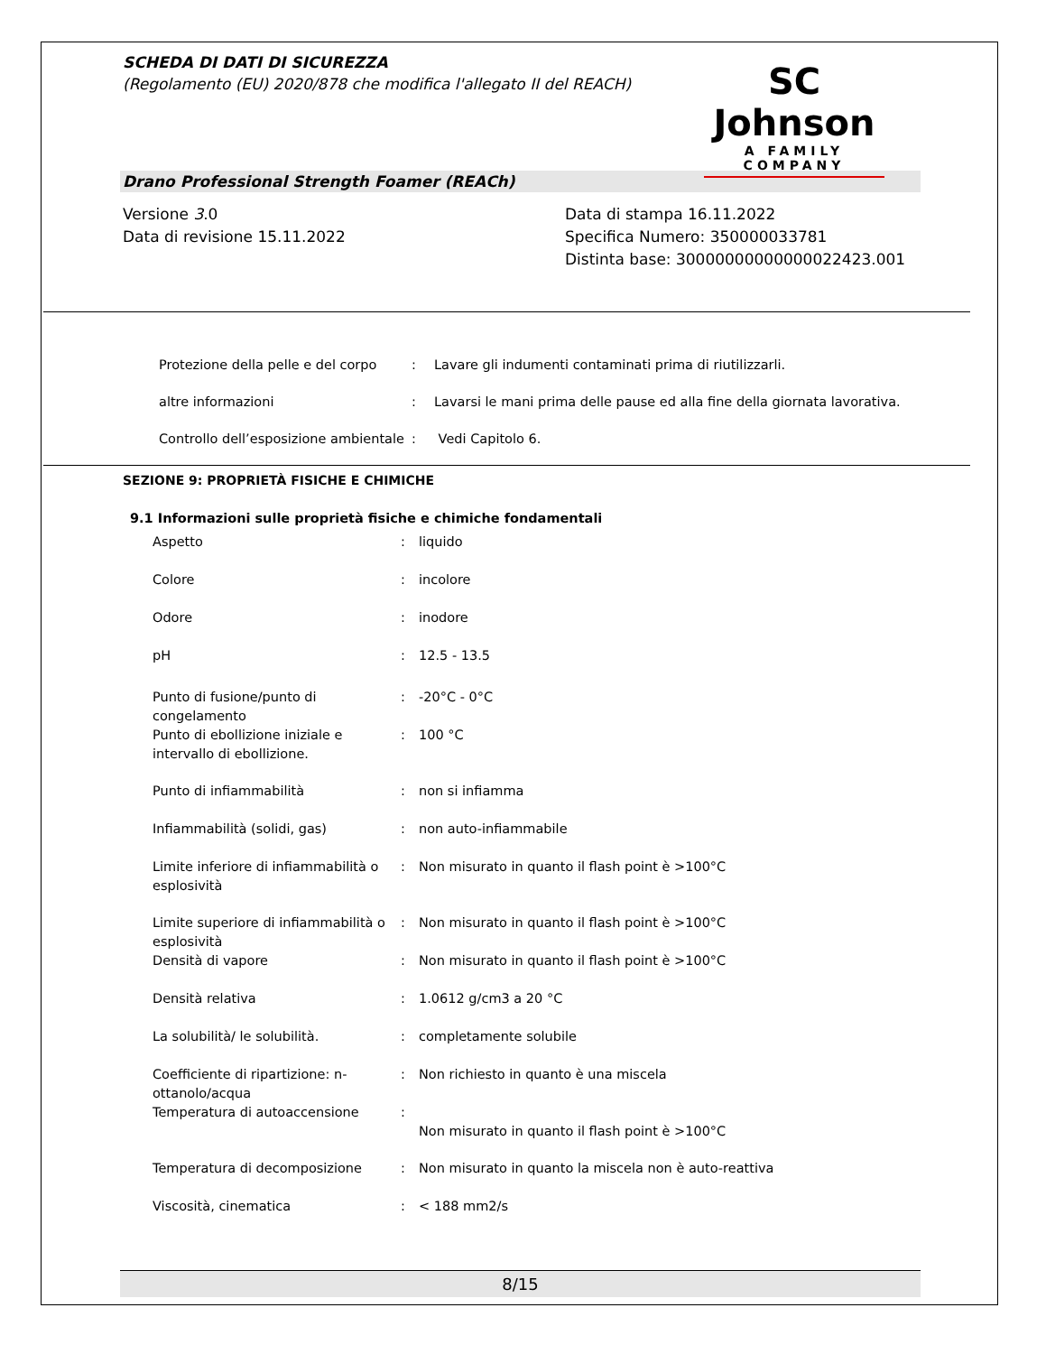SCHEDA DI DATI DI SICUREZZA
(Regolamento (EU) 2020/878 che modifica l'allegato II del REACH)
SC Johnson
A FAMILY COMPANY
Drano Professional Strength Foamer (REACh)
Versione 3.0
Data di revisione 15.11.2022
Data di stampa 16.11.2022
Specifica Numero: 350000033781
Distinta base: 30000000000000022423.001
| Protezione della pelle e del corpo | : | Lavare gli indumenti contaminati prima di riutilizzarli. |
| altre informazioni | : | Lavarsi le mani prima delle pause ed alla fine della giornata lavorativa. |
| Controllo dell’esposizione ambientale | : | Vedi Capitolo 6. |
SEZIONE 9: PROPRIETÀ FISICHE E CHIMICHE
9.1 Informazioni sulle proprietà fisiche e chimiche fondamentali
| Aspetto | : | liquido |
| Colore | : | incolore |
| Odore | : | inodore |
| pH | : | 12.5 - 13.5 |
| Punto di fusione/punto di congelamento | : | -20°C - 0°C |
| Punto di ebollizione iniziale e intervallo di ebollizione. | : | 100 °C |
| Punto di infiammabilità | : | non si infiamma |
| Infiammabilità (solidi, gas) | : | non auto-infiammabile |
| Limite inferiore di infiammabilità o esplosività | : | Non misurato in quanto il flash point è >100°C |
| Limite superiore di infiammabilità o esplosività | : | Non misurato in quanto il flash point è >100°C |
| Densità di vapore | : | Non misurato in quanto il flash point è >100°C |
| Densità relativa | : | 1.0612 g/cm3 a 20 °C |
| La solubilità/ le solubilità. | : | completamente solubile |
| Coefficiente di ripartizione: n-ottanolo/acqua | : | Non richiesto in quanto è una miscela |
| Temperatura di autoaccensione | : | Non misurato in quanto il flash point è >100°C |
| Temperatura di decomposizione | : | Non misurato in quanto la miscela non è auto-reattiva |
| Viscosità, cinematica | : | < 188 mm2/s |
8/15